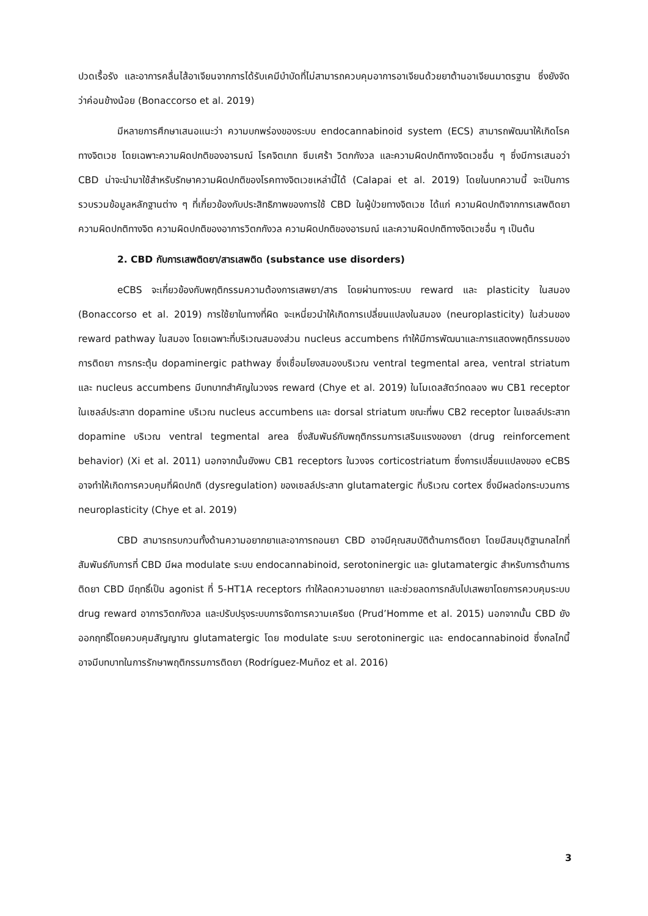ปวดเรื้อรัง และอาการคลื่นไส้อาเจียนจากการได้รับเคมีบำบัดที่ไม่สามารถควบคุมอาการอาเจียนด้วยยาต้านอาเจียนมาตรฐาน ซึ่งยังจัดว่าค่อนข้างน้อย (Bonaccorso et al. 2019)
มีหลายการศึกษาเสนอแนะว่า ความบกพร่องของระบบ endocannabinoid system (ECS) สามารถพัฒนาให้เกิดโรคทางจิตเวช โดยเฉพาะความผิดปกติของอารมณ์ โรคจิตเภท ซึมเศร้า วิตกกังวล และความผิดปกติทางจิตเวชอื่น ๆ ซึ่งมีการเสนอว่า CBD น่าจะนำมาใช้สำหรับรักษาความผิดปกติของโรคทางจิตเวชเหล่านี้ได้ (Calapai et al. 2019) โดยในบทความนี้ จะเป็นการรวบรวมข้อมูลหลักฐานต่าง ๆ ที่เกี่ยวข้องกับประสิทธิภาพของการใช้ CBD ในผู้ป่วยทางจิตเวช ได้แก่ ความผิดปกติจากการเสพติดยา ความผิดปกติทางจิต ความผิดปกติของอาการวิตกกังวล ความผิดปกติของอารมณ์ และความผิดปกติทางจิตเวชอื่น ๆ เป็นต้น
2. CBD กับการเสพติดยา/สารเสพติด (substance use disorders)
eCBS จะเกี่ยวข้องกับพฤติกรรมความต้องการเสพยา/สาร โดยผ่านทางระบบ reward และ plasticity ในสมอง (Bonaccorso et al. 2019) การใช้ยาในทางที่ผิด จะเหนี่ยวนำให้เกิดการเปลี่ยนแปลงในสมอง (neuroplasticity) ในส่วนของ reward pathway ในสมอง โดยเฉพาะที่บริเวณสมองส่วน nucleus accumbens ทำให้มีการพัฒนาและการแสดงพฤติกรรมของการติดยา การกระตุ้น dopaminergic pathway ซึ่งเชื่อมโยงสมองบริเวณ ventral tegmental area, ventral striatum และ nucleus accumbens มีบทบาทสำคัญในวงจร reward (Chye et al. 2019) ในโมเดลสัตว์ทดลอง พบ CB1 receptor ในเซลล์ประสาท dopamine บริเวณ nucleus accumbens และ dorsal striatum ขณะที่พบ CB2 receptor ในเซลล์ประสาท dopamine บริเวณ ventral tegmental area ซึ่งสัมพันธ์กับพฤติกรรมการเสริมแรงของยา (drug reinforcement behavior) (Xi et al. 2011) นอกจากนั้นยังพบ CB1 receptors ในวงจร corticostriatum ซึ่งการเปลี่ยนแปลงของ eCBS อาจทำให้เกิดการควบคุมที่ผิดปกติ (dysregulation) ของเซลล์ประสาท glutamatergic ที่บริเวณ cortex ซึ่งมีผลต่อกระบวนการ neuroplasticity (Chye et al. 2019)
CBD สามารถรบกวนทั้งด้านความอยากยาและอาการถอนยา CBD อาจมีคุณสมบัติต้านการติดยา โดยมีสมมุติฐานกลไกที่สัมพันธ์กับการที่ CBD มีผล modulate ระบบ endocannabinoid, serotoninergic และ glutamatergic สำหรับการต้านการติดยา CBD มีฤทธิ์เป็น agonist ที่ 5-HT1A receptors ทำให้ลดความอยากยา และช่วยลดการกลับไปเสพยาโดยการควบคุมระบบ drug reward อาการวิตกกังวล และปรับปรุงระบบการจัดการความเครียด (Prud’Homme et al. 2015) นอกจากนั้น CBD ยังออกฤทธิ์โดยควบคุมสัญญาณ glutamatergic โดย modulate ระบบ serotoninergic และ endocannabinoid ซึ่งกลไกนี้อาจมีบทบาทในการรักษาพฤติกรรมการติดยา (Rodríguez-Muñoz et al. 2016)
3